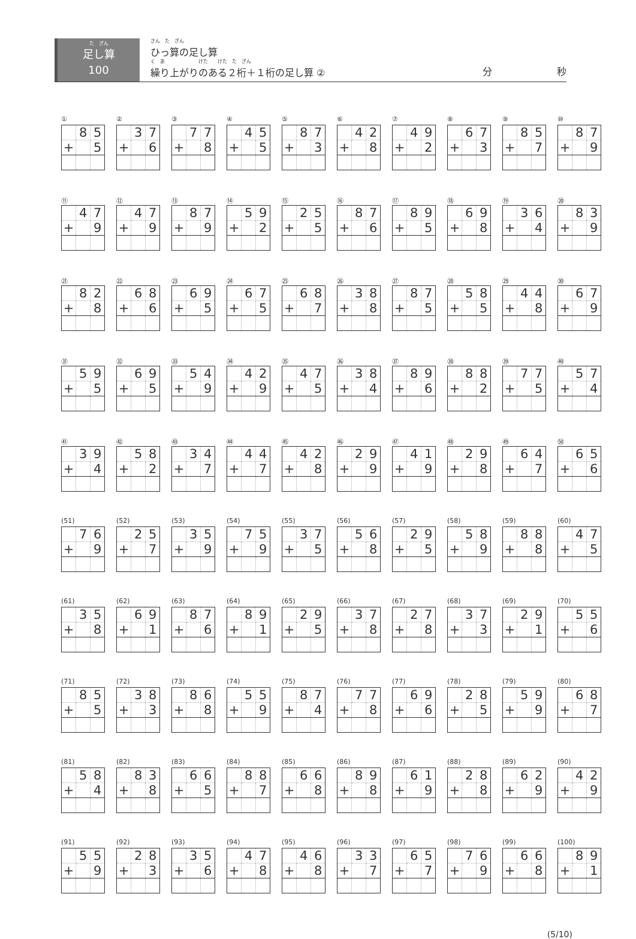た　ざん
足し算
100
さん　た　ざん
ひっ算の足し算
く　あ　　　　　　　けた　　けた　た　ざん
繰り上がりのある２桁＋１桁の足し算 ②
分 秒
①
| | 8 | 5 |
| + | | 5 |
②
| | 3 | 7 |
| + | | 6 |
③
| | 7 | 7 |
| + | | 8 |
④
| | 4 | 5 |
| + | | 5 |
⑤
| | 8 | 7 |
| + | | 3 |
⑥
| | 4 | 2 |
| + | | 8 |
⑦
| | 4 | 9 |
| + | | 2 |
⑧
| | 6 | 7 |
| + | | 3 |
⑨
| | 8 | 5 |
| + | | 7 |
⑩
| | 8 | 7 |
| + | | 9 |
⑪
| | 4 | 7 |
| + | | 9 |
⑫
| | 4 | 7 |
| + | | 9 |
⑬
| | 8 | 7 |
| + | | 9 |
⑭
| | 5 | 9 |
| + | | 2 |
⑮
| | 2 | 5 |
| + | | 5 |
⑯
| | 8 | 7 |
| + | | 6 |
⑰
| | 8 | 9 |
| + | | 5 |
⑱
| | 6 | 9 |
| + | | 8 |
⑲
| | 3 | 6 |
| + | | 4 |
⑳
| | 8 | 3 |
| + | | 9 |
㉑
| | 8 | 2 |
| + | | 8 |
㉒
| | 6 | 8 |
| + | | 6 |
㉓
| | 6 | 9 |
| + | | 5 |
㉔
| | 6 | 7 |
| + | | 5 |
㉕
| | 6 | 8 |
| + | | 7 |
㉖
| | 3 | 8 |
| + | | 8 |
㉗
| | 8 | 7 |
| + | | 5 |
㉘
| | 5 | 8 |
| + | | 5 |
㉙
| | 4 | 4 |
| + | | 8 |
㉚
| | 6 | 7 |
| + | | 9 |
㉛
| | 5 | 9 |
| + | | 5 |
㉜
| | 6 | 9 |
| + | | 5 |
㉝
| | 5 | 4 |
| + | | 9 |
㉞
| | 4 | 2 |
| + | | 9 |
㉟
| | 4 | 7 |
| + | | 5 |
㊱
| | 3 | 8 |
| + | | 4 |
㊲
| | 8 | 9 |
| + | | 6 |
㊳
| | 8 | 8 |
| + | | 2 |
㊴
| | 7 | 7 |
| + | | 5 |
㊵
| | 5 | 7 |
| + | | 4 |
㊶
| | 3 | 9 |
| + | | 4 |
㊷
| | 5 | 8 |
| + | | 2 |
㊸
| | 3 | 4 |
| + | | 7 |
㊹
| | 4 | 4 |
| + | | 7 |
㊺
| | 4 | 2 |
| + | | 8 |
㊻
| | 2 | 9 |
| + | | 9 |
㊼
| | 4 | 1 |
| + | | 9 |
㊽
| | 2 | 9 |
| + | | 8 |
㊾
| | 6 | 4 |
| + | | 7 |
㊿
| | 6 | 5 |
| + | | 6 |
(51)
| | 7 | 6 |
| + | | 9 |
(52)
| | 2 | 5 |
| + | | 7 |
(53)
| | 3 | 5 |
| + | | 9 |
(54)
| | 7 | 5 |
| + | | 9 |
(55)
| | 3 | 7 |
| + | | 5 |
(56)
| | 5 | 6 |
| + | | 8 |
(57)
| | 2 | 9 |
| + | | 5 |
(58)
| | 5 | 8 |
| + | | 9 |
(59)
| | 8 | 8 |
| + | | 8 |
(60)
| | 4 | 7 |
| + | | 5 |
(61)
| | 3 | 5 |
| + | | 8 |
(62)
| | 6 | 9 |
| + | | 1 |
(63)
| | 8 | 7 |
| + | | 6 |
(64)
| | 8 | 9 |
| + | | 1 |
(65)
| | 2 | 9 |
| + | | 5 |
(66)
| | 3 | 7 |
| + | | 8 |
(67)
| | 2 | 7 |
| + | | 8 |
(68)
| | 3 | 7 |
| + | | 3 |
(69)
| | 2 | 9 |
| + | | 1 |
(70)
| | 5 | 5 |
| + | | 6 |
(71)
| | 8 | 5 |
| + | | 5 |
(72)
| | 3 | 8 |
| + | | 3 |
(73)
| | 8 | 6 |
| + | | 8 |
(74)
| | 5 | 5 |
| + | | 9 |
(75)
| | 8 | 7 |
| + | | 4 |
(76)
| | 7 | 7 |
| + | | 8 |
(77)
| | 6 | 9 |
| + | | 6 |
(78)
| | 2 | 8 |
| + | | 5 |
(79)
| | 5 | 9 |
| + | | 9 |
(80)
| | 6 | 8 |
| + | | 7 |
(81)
| | 5 | 8 |
| + | | 4 |
(82)
| | 8 | 3 |
| + | | 8 |
(83)
| | 6 | 6 |
| + | | 5 |
(84)
| | 8 | 8 |
| + | | 7 |
(85)
| | 6 | 6 |
| + | | 8 |
(86)
| | 8 | 9 |
| + | | 8 |
(87)
| | 6 | 1 |
| + | | 9 |
(88)
| | 2 | 8 |
| + | | 8 |
(89)
| | 6 | 2 |
| + | | 9 |
(90)
| | 4 | 2 |
| + | | 9 |
(91)
| | 5 | 5 |
| + | | 9 |
(92)
| | 2 | 8 |
| + | | 3 |
(93)
| | 3 | 5 |
| + | | 6 |
(94)
| | 4 | 7 |
| + | | 8 |
(95)
| | 4 | 6 |
| + | | 8 |
(96)
| | 3 | 3 |
| + | | 7 |
(97)
| | 6 | 5 |
| + | | 7 |
(98)
| | 7 | 6 |
| + | | 9 |
(99)
| | 6 | 6 |
| + | | 8 |
(100)
| | 8 | 9 |
| + | | 1 |
(5/10)